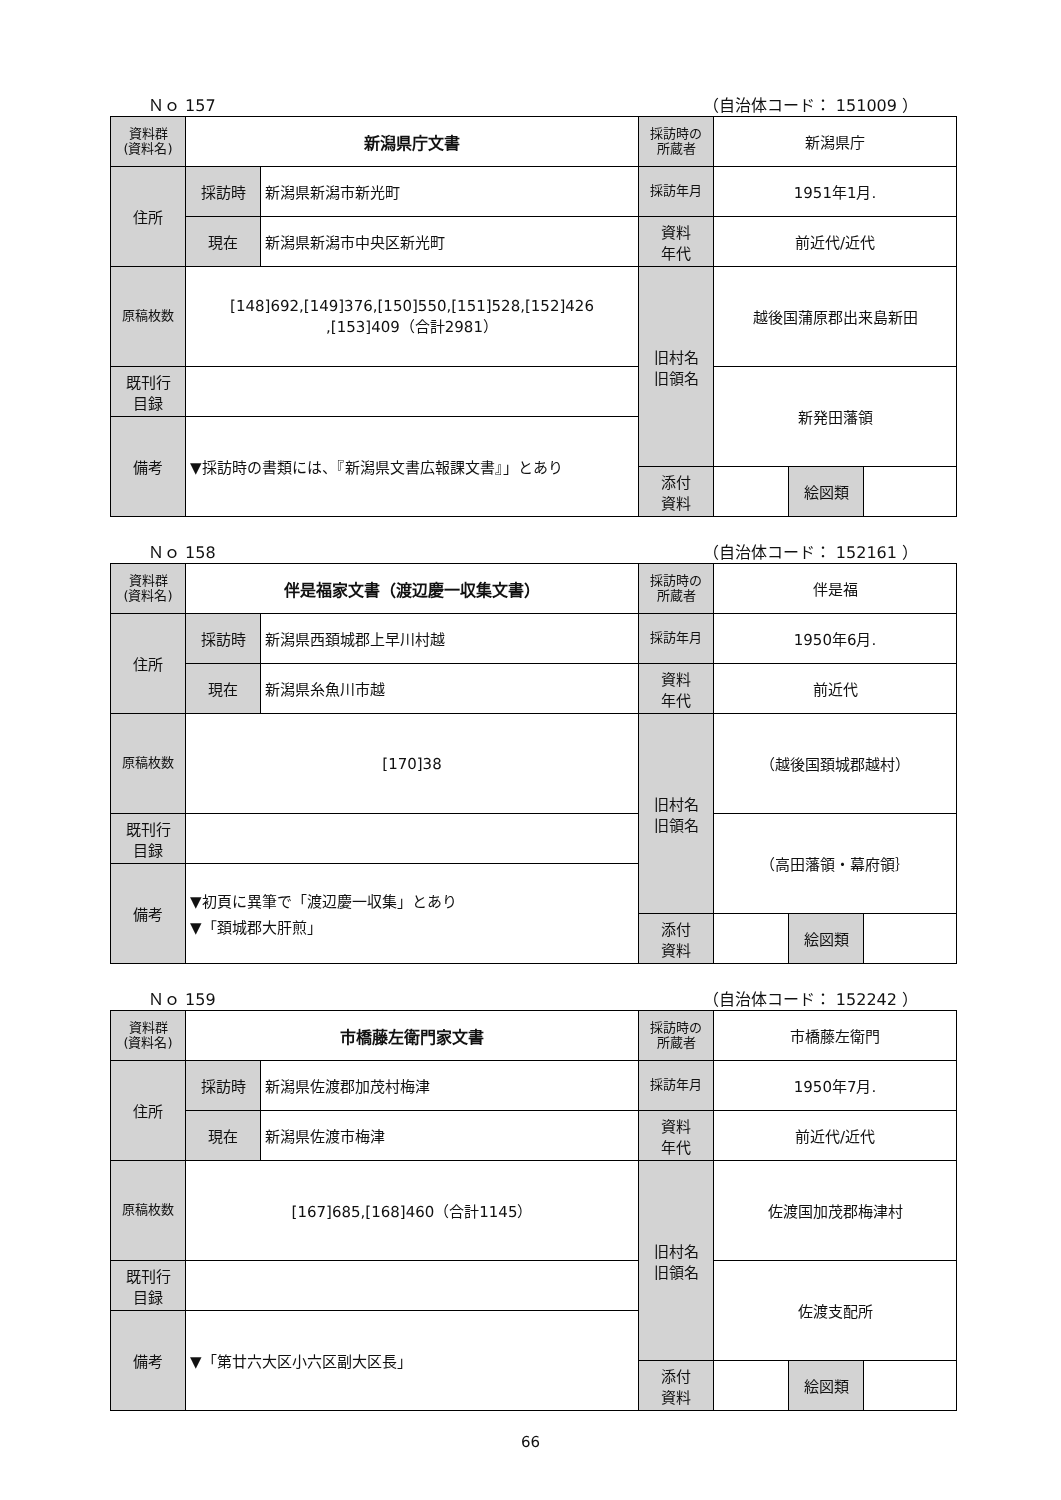Ｎｏ 157 （自治体コード： 151009 ）
| 資料群 (資料名) | 新潟県庁文書 | | 採訪時の 所蔵者 | 新潟県庁 | | |
| 住所 | 採訪時 | 新潟県新潟市新光町 | 採訪年月 | 1951年1月. | | |
| | 現在 | 新潟県新潟市中央区新光町 | 資料 年代 | 前近代/近代 | | |
| 原稿枚数 | [148]692,[149]376,[150]550,[151]528,[152]426 ,[153]409（合計2981） | | 旧村名 旧領名 | 越後国蒲原郡出来島新田 | | |
| 既刊行 目録 | | | | 新発田藩領 | | |
| 備考 | ▼採訪時の書類には、『新潟県文書広報課文書』」とあり | | | | | |
| | | | 添付 資料 | | 絵図類 | |
Ｎｏ 158 （自治体コード： 152161 ）
| 資料群 (資料名) | 伴是福家文書（渡辺慶一収集文書） | | 採訪時の 所蔵者 | 伴是福 | | |
| 住所 | 採訪時 | 新潟県西頚城郡上早川村越 | 採訪年月 | 1950年6月. | | |
| | 現在 | 新潟県糸魚川市越 | 資料 年代 | 前近代 | | |
| 原稿枚数 | [170]38 | | 旧村名 旧領名 | （越後国頚城郡越村） | | |
| 既刊行 目録 | | | | （高田藩領・幕府領｝ | | |
| 備考 | ▼初頁に異筆で「渡辺慶一収集」とあり ▼「頚城郡大肝煎」 | | | | | |
| | | | 添付 資料 | | 絵図類 | |
Ｎｏ 159 （自治体コード： 152242 ）
| 資料群 (資料名) | 市橋藤左衛門家文書 | | 採訪時の 所蔵者 | 市橋藤左衛門 | | |
| 住所 | 採訪時 | 新潟県佐渡郡加茂村梅津 | 採訪年月 | 1950年7月. | | |
| | 現在 | 新潟県佐渡市梅津 | 資料 年代 | 前近代/近代 | | |
| 原稿枚数 | [167]685,[168]460（合計1145） | | 旧村名 旧領名 | 佐渡国加茂郡梅津村 | | |
| 既刊行 目録 | | | | 佐渡支配所 | | |
| 備考 | ▼「第廿六大区小六区副大区長」 | | | | | |
| | | | 添付 資料 | | 絵図類 | |
66